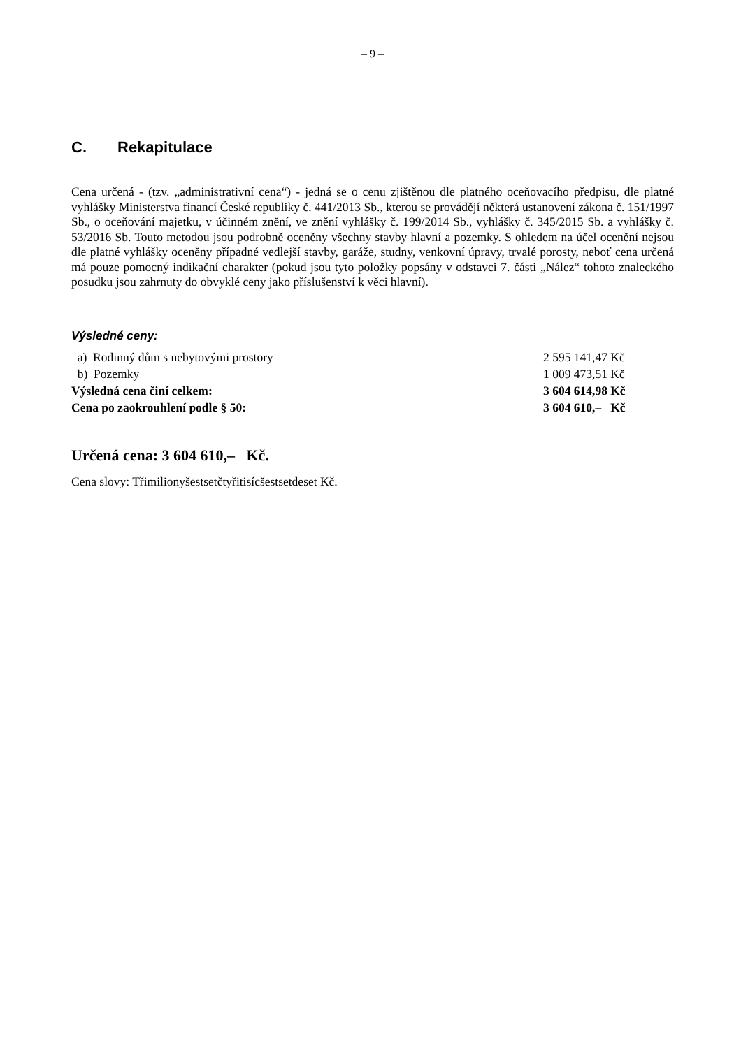– 9 –
C. Rekapitulace
Cena určená - (tzv. „administrativní cena“) - jedná se o cenu zjištěnou dle platného oceňovacího předpisu, dle platné vyhlášky Ministerstva financí České republiky č. 441/2013 Sb., kterou se provádějí některá ustanovení zákona č. 151/1997 Sb., o oceňování majetku, v účinném znění, ve znění vyhlášky č. 199/2014 Sb., vyhlášky č. 345/2015 Sb. a vyhlášky č. 53/2016 Sb. Touto metodou jsou podrobně oceněny všechny stavby hlavní a pozemky. S ohledem na účel ocenění nejsou dle platné vyhlášky oceněny případné vedlejší stavby, garáže, studny, venkovní úpravy, trvalé porosty, neboť cena určená má pouze pomocný indikační charakter (pokud jsou tyto položky popsány v odstavci 7. části „Nález“ tohoto znaleckého posudku jsou zahrnuty do obvyklé ceny jako příslušenství k věci hlavní).
Výsledné ceny:
| a) Rodinný dům s nebytovými prostory | 2 595 141,47 Kč |
| b) Pozemky | 1 009 473,51 Kč |
| Výsledná cena činí celkem: | 3 604 614,98 Kč |
| Cena po zaokrouhlení podle § 50: | 3 604 610,– Kč |
Určená cena: 3 604 610,– Kč.
Cena slovy: Třimilionyšestsetčtyřitisícšestsetdeset Kč.